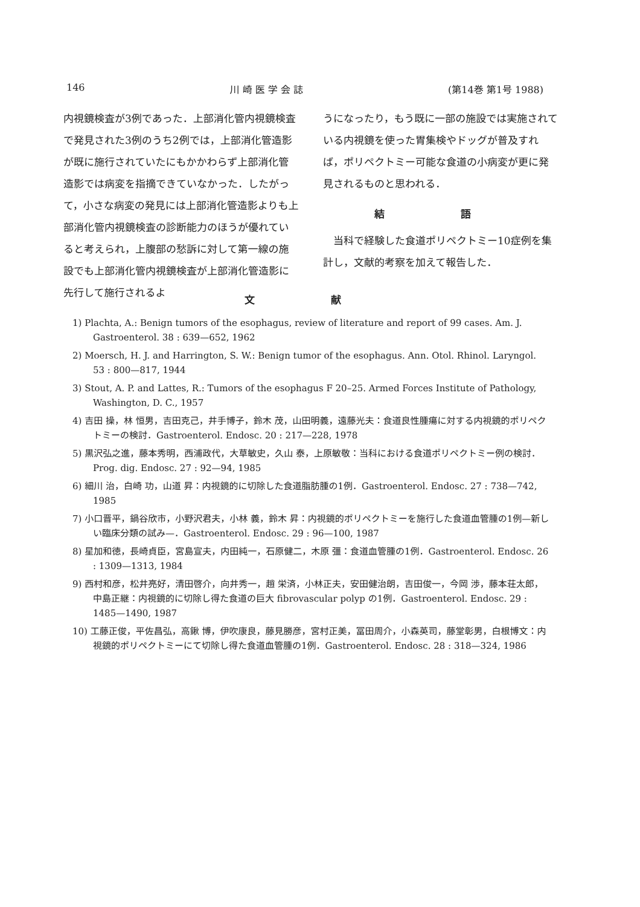146 川 崎 医 学 会 誌 (第14巻 第1号 1988)
内視鏡検査が3例であった．上部消化管内視鏡検査で発見された3例のうち2例では，上部消化管造影が既に施行されていたにもかかわらず上部消化管造影では病変を指摘できていなかった．したがって，小さな病変の発見には上部消化管造影よりも上部消化管内視鏡検査の診断能力のほうが優れていると考えられ，上腹部の愁訴に対して第一線の施設でも上部消化管内視鏡検査が上部消化管造影に先行して施行されるよ
うになったり，もう既に一部の施設では実施されている内視鏡を使った胃集検やドッグが普及すれば，ポリペクトミー可能な食道の小病変が更に発見されるものと思われる．
結 語
　当科で経験した食道ポリペクトミー10症例を集計し，文献的考察を加えて報告した．
文 献
1) Plachta, A.: Benign tumors of the esophagus, review of literature and report of 99 cases. Am. J. Gastroenterol. 38 : 639—652, 1962
2) Moersch, H. J. and Harrington, S. W.: Benign tumor of the esophagus. Ann. Otol. Rhinol. Laryngol. 53 : 800—817, 1944
3) Stout, A. P. and Lattes, R.: Tumors of the esophagus F 20–25. Armed Forces Institute of Pathology, Washington, D. C., 1957
4) 吉田 操，林 恒男，吉田克己，井手博子，鈴木 茂，山田明義，遠藤光夫：食道良性腫瘍に対する内視鏡的ポリペクトミーの検討．Gastroenterol. Endosc. 20 : 217—228, 1978
5) 黒沢弘之進，藤本秀明，西浦政代，大草敏史，久山 泰，上原敏敬：当科における食道ポリペクトミー例の検討．Prog. dig. Endosc. 27 : 92—94, 1985
6) 細川 治，白崎 功，山道 昇：内視鏡的に切除した食道脂肪腫の1例．Gastroenterol. Endosc. 27 : 738—742, 1985
7) 小口晋平，鍋谷欣市，小野沢君夫，小林 義，鈴木 昇：内視鏡的ポリペクトミーを施行した食道血管腫の1例—新しい臨床分類の試み—．Gastroenterol. Endosc. 29 : 96—100, 1987
8) 星加和徳，長崎貞臣，宮島宣夫，内田純一，石原健二，木原 彊：食道血管腫の1例．Gastroenterol. Endosc. 26 : 1309—1313, 1984
9) 西村和彦，松井亮好，清田啓介，向井秀一，趙 栄済，小林正夫，安田健治朗，吉田俊一，今岡 渉，藤本荘太郎，中島正継：内視鏡的に切除し得た食道の巨大 fibrovascular polyp の1例．Gastroenterol. Endosc. 29 : 1485—1490, 1987
10) 工藤正俊，平佐昌弘，高鍬 博，伊吹康良，藤見勝彦，宮村正美，冨田周介，小森英司，藤堂彰男，白根博文：内視鏡的ポリペクトミーにて切除し得た食道血管腫の1例．Gastroenterol. Endosc. 28 : 318—324, 1986